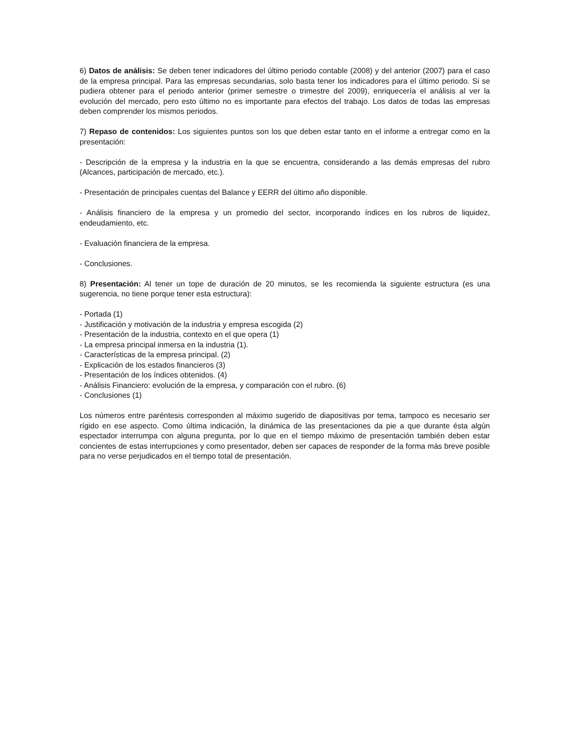6) Datos de análisis: Se deben tener indicadores del último periodo contable (2008) y del anterior (2007) para el caso de la empresa principal. Para las empresas secundarias, solo basta tener los indicadores para el último periodo. Si se pudiera obtener para el periodo anterior (primer semestre o trimestre del 2009), enriquecería el análisis al ver la evolución del mercado, pero esto último no es importante para efectos del trabajo. Los datos de todas las empresas deben comprender los mismos periodos.
7) Repaso de contenidos: Los siguientes puntos son los que deben estar tanto en el informe a entregar como en la presentación:
- Descripción de la empresa y la industria en la que se encuentra, considerando a las demás empresas del rubro (Alcances, participación de mercado, etc.).
- Presentación de principales cuentas del Balance y EERR del último año disponible.
- Análisis financiero de la empresa y un promedio del sector, incorporando índices en los rubros de liquidez, endeudamiento, etc.
- Evaluación financiera de la empresa.
- Conclusiones.
8) Presentación: Al tener un tope de duración de 20 minutos, se les recomienda la siguiente estructura (es una sugerencia, no tiene porque tener esta estructura):
- Portada (1)
- Justificación y motivación de la industria y empresa escogida (2)
- Presentación de la industria, contexto en el que opera (1)
- La empresa principal inmersa en la industria (1).
- Características de la empresa principal. (2)
- Explicación de los estados financieros (3)
- Presentación de los índices obtenidos. (4)
- Análisis Financiero: evolución de la empresa, y comparación con el rubro. (6)
- Conclusiones (1)
Los números entre paréntesis corresponden al máximo sugerido de diapositivas por tema, tampoco es necesario ser rígido en ese aspecto. Como última indicación, la dinámica de las presentaciones da pie a que durante ésta algún espectador interrumpa con alguna pregunta, por lo que en el tiempo máximo de presentación también deben estar concientes de estas interrupciones y como presentador, deben ser capaces de responder de la forma más breve posible para no verse perjudicados en el tiempo total de presentación.